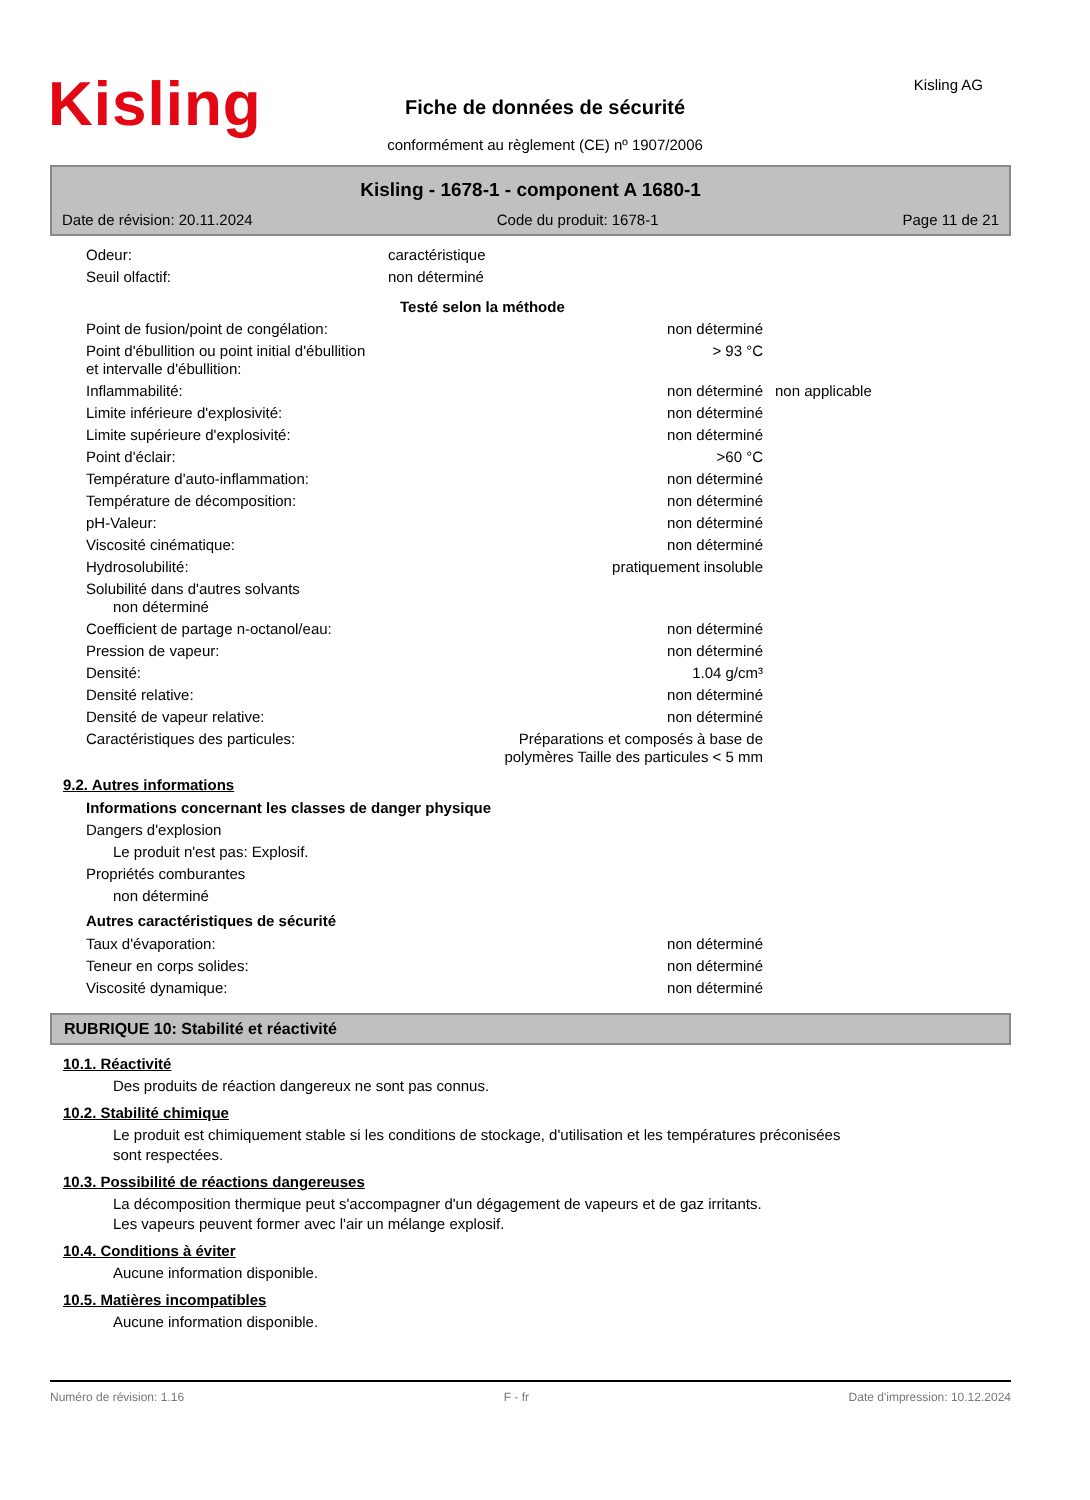Kisling
Fiche de données de sécurité
conformément au règlement (CE) nº 1907/2006
Kisling AG
Kisling - 1678-1 - component A 1680-1
Date de révision: 20.11.2024 Code du produit: 1678-1 Page 11 de 21
| Odeur: | caractéristique | |
| Seuil olfactif: | non déterminé | |
| | | Testé selon la méthode |
| Point de fusion/point de congélation: | non déterminé | |
| Point d'ébullition ou point initial d'ébullition et intervalle d'ébullition: | > 93 °C | |
| Inflammabilité: | non déterminé | non applicable |
| Limite inférieure d'explosivité: | non déterminé | |
| Limite supérieure d'explosivité: | non déterminé | |
| Point d'éclair: | >60 °C | |
| Température d'auto-inflammation: | non déterminé | |
| Température de décomposition: | non déterminé | |
| pH-Valeur: | non déterminé | |
| Viscosité cinématique: | non déterminé | |
| Hydrosolubilité: | pratiquement insoluble | |
| Solubilité dans d'autres solvants non déterminé | | |
| Coefficient de partage n-octanol/eau: | non déterminé | |
| Pression de vapeur: | non déterminé | |
| Densité: | 1.04 g/cm³ | |
| Densité relative: | non déterminé | |
| Densité de vapeur relative: | non déterminé | |
| Caractéristiques des particules: | Préparations et composés à base de polymères Taille des particules < 5 mm | |
9.2. Autres informations
Informations concernant les classes de danger physique
Dangers d'explosion
Le produit n'est pas: Explosif.
Propriétés comburantes
non déterminé
Autres caractéristiques de sécurité
| Taux d'évaporation: | non déterminé |
| Teneur en corps solides: | non déterminé |
| Viscosité dynamique: | non déterminé |
RUBRIQUE 10: Stabilité et réactivité
10.1. Réactivité
Des produits de réaction dangereux ne sont pas connus.
10.2. Stabilité chimique
Le produit est chimiquement stable si les conditions de stockage, d'utilisation et les températures préconisées
sont respectées.
10.3. Possibilité de réactions dangereuses
La décomposition thermique peut s'accompagner d'un dégagement de vapeurs et de gaz irritants.
Les vapeurs peuvent former avec l'air un mélange explosif.
10.4. Conditions à éviter
Aucune information disponible.
10.5. Matières incompatibles
Aucune information disponible.
Numéro de révision: 1.16 F - fr Date d'impression: 10.12.2024